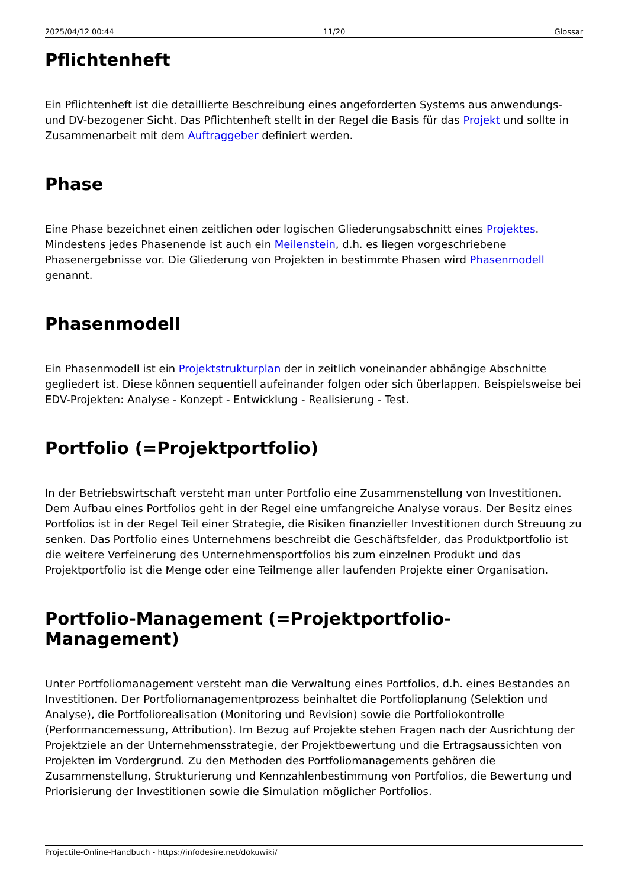2025/04/12 00:44 11/20 Glossar
Pflichtenheft
Ein Pflichtenheft ist die detaillierte Beschreibung eines angeforderten Systems aus anwendungs- und DV-bezogener Sicht. Das Pflichtenheft stellt in der Regel die Basis für das Projekt und sollte in Zusammenarbeit mit dem Auftraggeber definiert werden.
Phase
Eine Phase bezeichnet einen zeitlichen oder logischen Gliederungsabschnitt eines Projektes. Mindestens jedes Phasenende ist auch ein Meilenstein, d.h. es liegen vorgeschriebene Phasenergebnisse vor. Die Gliederung von Projekten in bestimmte Phasen wird Phasenmodell genannt.
Phasenmodell
Ein Phasenmodell ist ein Projektstrukturplan der in zeitlich voneinander abhängige Abschnitte gegliedert ist. Diese können sequentiell aufeinander folgen oder sich überlappen. Beispielsweise bei EDV-Projekten: Analyse - Konzept - Entwicklung - Realisierung - Test.
Portfolio (=Projektportfolio)
In der Betriebswirtschaft versteht man unter Portfolio eine Zusammenstellung von Investitionen. Dem Aufbau eines Portfolios geht in der Regel eine umfangreiche Analyse voraus. Der Besitz eines Portfolios ist in der Regel Teil einer Strategie, die Risiken finanzieller Investitionen durch Streuung zu senken. Das Portfolio eines Unternehmens beschreibt die Geschäftsfelder, das Produktportfolio ist die weitere Verfeinerung des Unternehmensportfolios bis zum einzelnen Produkt und das Projektportfolio ist die Menge oder eine Teilmenge aller laufenden Projekte einer Organisation.
Portfolio-Management (=Projektportfolio-Management)
Unter Portfoliomanagement versteht man die Verwaltung eines Portfolios, d.h. eines Bestandes an Investitionen. Der Portfoliomanagementprozess beinhaltet die Portfolioplanung (Selektion und Analyse), die Portfoliorealisation (Monitoring und Revision) sowie die Portfoliokontrolle (Performancemessung, Attribution). Im Bezug auf Projekte stehen Fragen nach der Ausrichtung der Projektziele an der Unternehmensstrategie, der Projektbewertung und die Ertragsaussichten von Projekten im Vordergrund. Zu den Methoden des Portfoliomanagements gehören die Zusammenstellung, Strukturierung und Kennzahlenbestimmung von Portfolios, die Bewertung und Priorisierung der Investitionen sowie die Simulation möglicher Portfolios.
Projectile-Online-Handbuch - https://infodesire.net/dokuwiki/